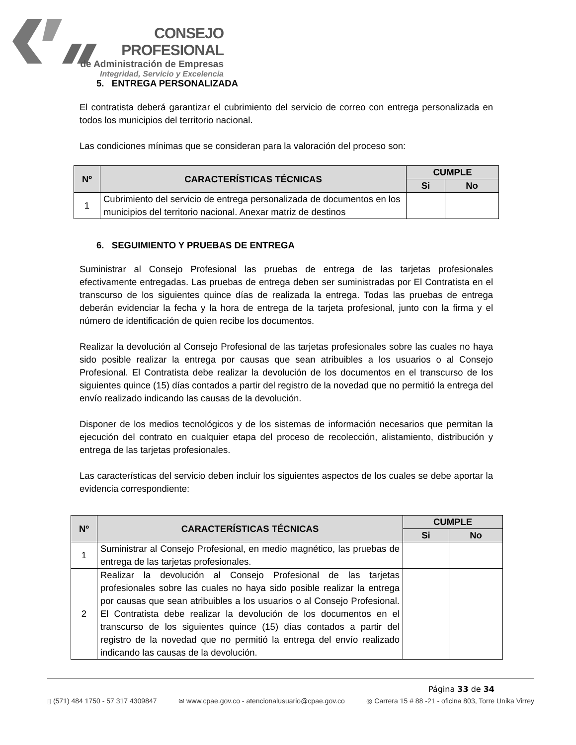CONSEJO PROFESIONAL
de Administración de Empresas
Integridad, Servicio y Excelencia
5. ENTREGA PERSONALIZADA
El contratista deberá garantizar el cubrimiento del servicio de correo con entrega personalizada en todos los municipios del territorio nacional.
Las condiciones mínimas que se consideran para la valoración del proceso son:
| Nº | CARACTERÍSTICAS TÉCNICAS | CUMPLE | |
| --- | --- | --- | --- |
| | | Si | No |
| 1 | Cubrimiento del servicio de entrega personalizada de documentos en los municipios del territorio nacional. Anexar matriz de destinos | | |
6. SEGUIMIENTO Y PRUEBAS DE ENTREGA
Suministrar al Consejo Profesional las pruebas de entrega de las tarjetas profesionales efectivamente entregadas. Las pruebas de entrega deben ser suministradas por El Contratista en el transcurso de los siguientes quince días de realizada la entrega. Todas las pruebas de entrega deberán evidenciar la fecha y la hora de entrega de la tarjeta profesional, junto con la firma y el número de identificación de quien recibe los documentos.
Realizar la devolución al Consejo Profesional de las tarjetas profesionales sobre las cuales no haya sido posible realizar la entrega por causas que sean atribuibles a los usuarios o al Consejo Profesional. El Contratista debe realizar la devolución de los documentos en el transcurso de los siguientes quince (15) días contados a partir del registro de la novedad que no permitió la entrega del envío realizado indicando las causas de la devolución.
Disponer de los medios tecnológicos y de los sistemas de información necesarios que permitan la ejecución del contrato en cualquier etapa del proceso de recolección, alistamiento, distribución y entrega de las tarjetas profesionales.
Las características del servicio deben incluir los siguientes aspectos de los cuales se debe aportar la evidencia correspondiente:
| Nº | CARACTERÍSTICAS TÉCNICAS | CUMPLE | |
| --- | --- | --- | --- |
| | | Si | No |
| 1 | Suministrar al Consejo Profesional, en medio magnético, las pruebas de entrega de las tarjetas profesionales. | | |
| 2 | Realizar la devolución al Consejo Profesional de las tarjetas profesionales sobre las cuales no haya sido posible realizar la entrega por causas que sean atribuibles a los usuarios o al Consejo Profesional. El Contratista debe realizar la devolución de los documentos en el transcurso de los siguientes quince (15) días contados a partir del registro de la novedad que no permitió la entrega del envío realizado indicando las causas de la devolución. | | |
Página 33 de 34
▯ (571) 484 1750 - 57 317 4309847 ✉ www.cpae.gov.co - atencionalusuario@cpae.gov.co ◎ Carrera 15 # 88 -21 - oficina 803, Torre Unika Virrey